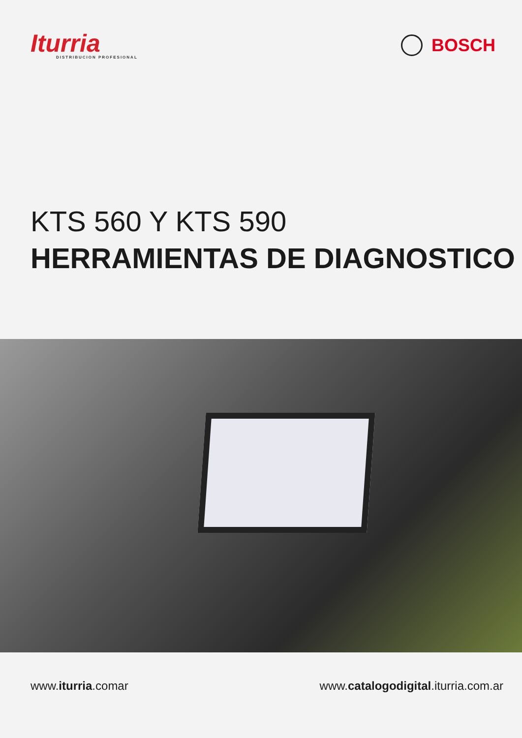Iturria
DISTRIBUCION PROFESIONAL
BOSCH
KTS 560 Y KTS 590
HERRAMIENTAS DE DIAGNOSTICO
www.iturria.comar www.catalogodigital.iturria.com.ar